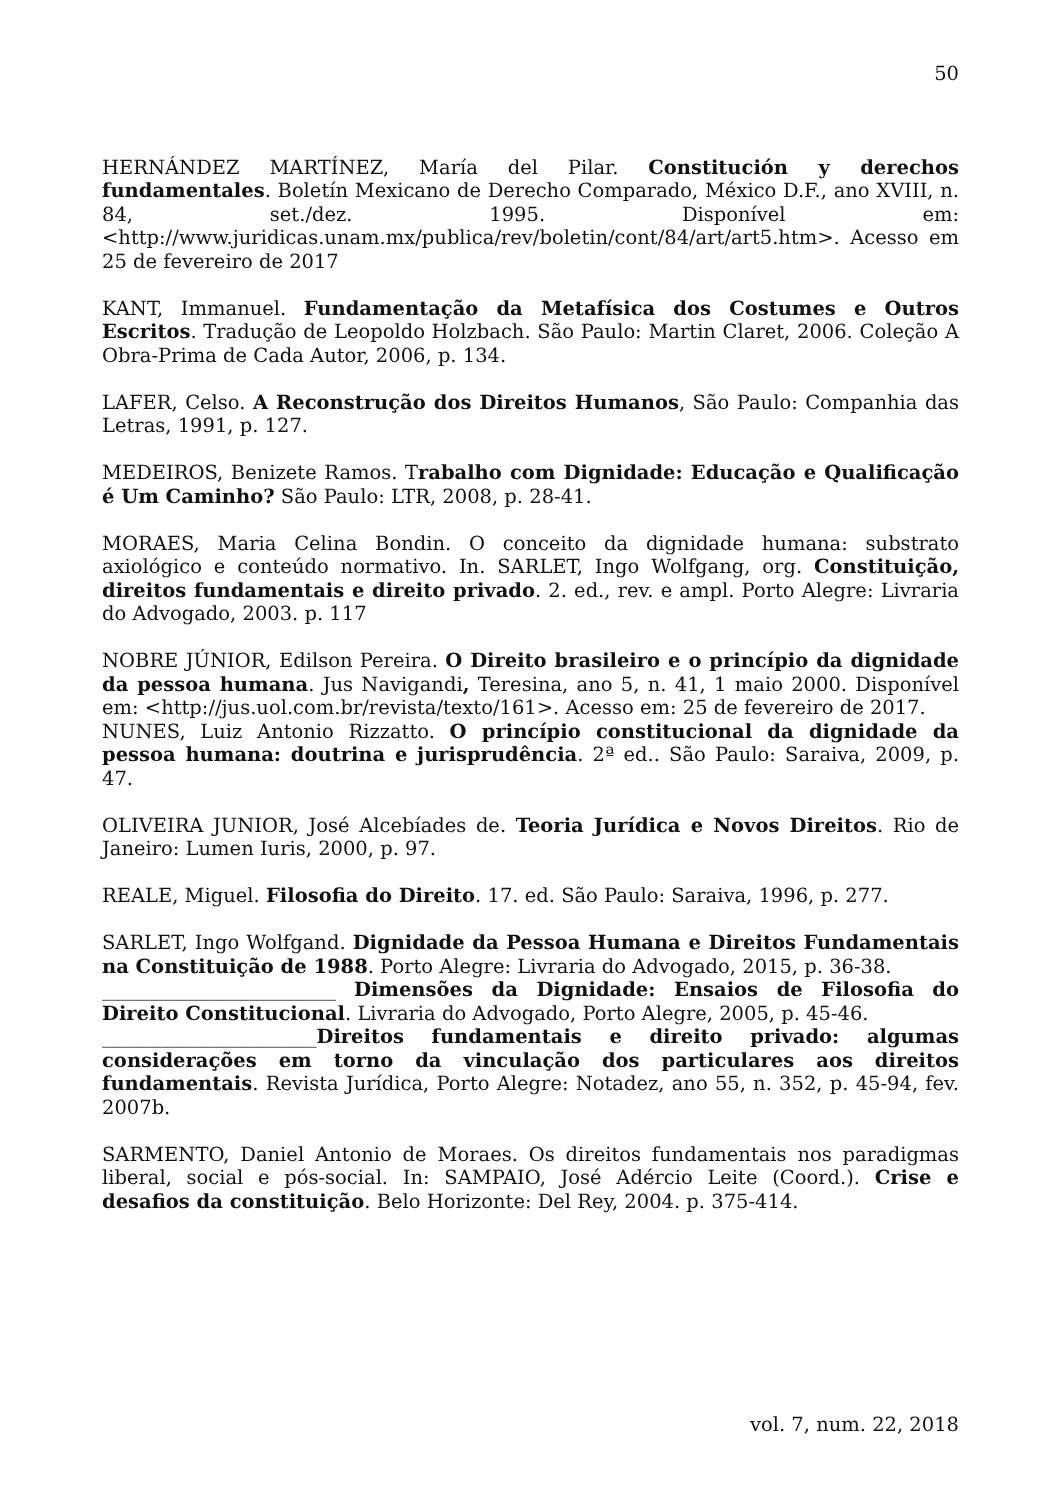50
HERNÁNDEZ MARTÍNEZ, María del Pilar. Constitución y derechos fundamentales. Boletín Mexicano de Derecho Comparado, México D.F., ano XVIII, n. 84, set./dez. 1995. Disponível em: <http://www.juridicas.unam.mx/publica/rev/boletin/cont/84/art/art5.htm>. Acesso em 25 de fevereiro de 2017
KANT, Immanuel. Fundamentação da Metafísica dos Costumes e Outros Escritos. Tradução de Leopoldo Holzbach. São Paulo: Martin Claret, 2006. Coleção A Obra-Prima de Cada Autor, 2006, p. 134.
LAFER, Celso. A Reconstrução dos Direitos Humanos, São Paulo: Companhia das Letras, 1991, p. 127.
MEDEIROS, Benizete Ramos. Trabalho com Dignidade: Educação e Qualificação é Um Caminho? São Paulo: LTR, 2008, p. 28-41.
MORAES, Maria Celina Bondin. O conceito da dignidade humana: substrato axiológico e conteúdo normativo. In. SARLET, Ingo Wolfgang, org. Constituição, direitos fundamentais e direito privado. 2. ed., rev. e ampl. Porto Alegre: Livraria do Advogado, 2003. p. 117
NOBRE JÚNIOR, Edilson Pereira. O Direito brasileiro e o princípio da dignidade da pessoa humana. Jus Navigandi, Teresina, ano 5, n. 41, 1 maio 2000. Disponível em: <http://jus.uol.com.br/revista/texto/161>. Acesso em: 25 de fevereiro de 2017.
NUNES, Luiz Antonio Rizzatto. O princípio constitucional da dignidade da pessoa humana: doutrina e jurisprudência. 2ª ed.. São Paulo: Saraiva, 2009, p. 47.
OLIVEIRA JUNIOR, José Alcebíades de. Teoria Jurídica e Novos Direitos. Rio de Janeiro: Lumen Iuris, 2000, p. 97.
REALE, Miguel. Filosofia do Direito. 17. ed. São Paulo: Saraiva, 1996, p. 277.
SARLET, Ingo Wolfgand. Dignidade da Pessoa Humana e Direitos Fundamentais na Constituição de 1988. Porto Alegre: Livraria do Advogado, 2015, p. 36-38.
________________________ Dimensões da Dignidade: Ensaios de Filosofia do Direito Constitucional. Livraria do Advogado, Porto Alegre, 2005, p. 45-46.
______________________Direitos fundamentais e direito privado: algumas considerações em torno da vinculação dos particulares aos direitos fundamentais. Revista Jurídica, Porto Alegre: Notadez, ano 55, n. 352, p. 45-94, fev. 2007b.
SARMENTO, Daniel Antonio de Moraes. Os direitos fundamentais nos paradigmas liberal, social e pós-social. In: SAMPAIO, José Adércio Leite (Coord.). Crise e desafios da constituição. Belo Horizonte: Del Rey, 2004. p. 375-414.
vol. 7, num. 22, 2018